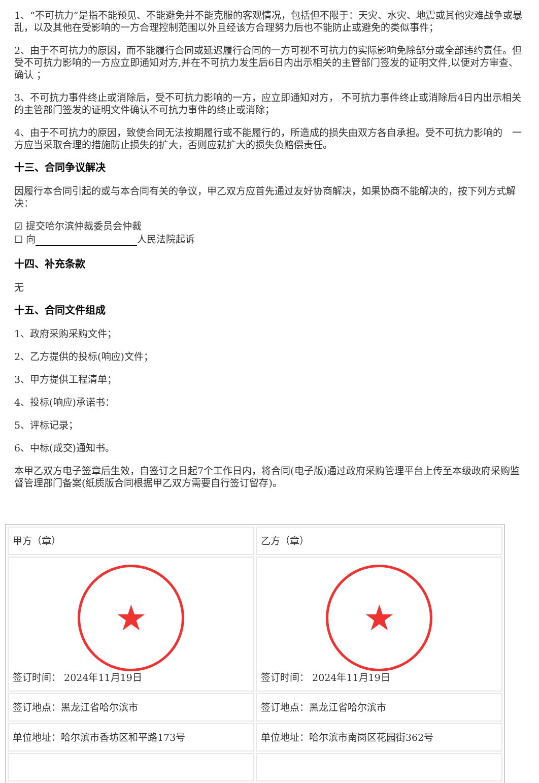1、“不可抗力”是指不能预见、不能避免并不能克服的客观情况，包括但不限于：天灾、水灾、地震或其他灾难战争或暴乱，以及其他在受影响的一方合理控制范围以外且经该方合理努力后也不能防止或避免的类似事件；
2、由于不可抗力的原因，而不能履行合同或延迟履行合同的一方可视不可抗力的实际影响免除部分或全部违约责任。但受不可抗力影响的一方应立即通知对方,并在不可抗力发生后6日内出示相关的主管部门签发的证明文件,以便对方审查、确认 ；
3、不可抗力事件终止或消除后，受不可抗力影响的一方，应立即通知对方， 不可抗力事件终止或消除后4日内出示相关的主管部门签发的证明文件确认不可抗力事件的终止或消除；
4、由于不可抗力的原因，致使合同无法按期履行或不能履行的，所造成的损失由双方各自承担。受不可抗力影响的　一方应当采取合理的措施防止损失的扩大，否则应就扩大的损失负赔偿责任。
十三、合同争议解决
因履行本合同引起的或与本合同有关的争议，甲乙双方应首先通过友好协商解决，如果协商不能解决的，按下列方式解决：
☑ 提交哈尔滨仲裁委员会仲裁
☐ 向 人民法院起诉
十四、补充条款
无
十五、合同文件组成
1、政府采购采购文件；
2、乙方提供的投标(响应)文件；
3、甲方提供工程清单；
4、投标(响应)承诺书：
5、评标记录；
6、中标(成交)通知书。
本甲乙双方电子签章后生效，自签订之日起7个工作日内，将合同(电子版)通过政府采购管理平台上传至本级政府采购监督管理部门备案(纸质版合同根据甲乙双方需要自行签订留存)。
| 甲方（章） | 乙方（章） |
| ★ 签订时间： 2024年11月19日 | ★ 签订时间： 2024年11月19日 |
| 签订地点：黑龙江省哈尔滨市 | 签订地点：黑龙江省哈尔滨市 |
| 单位地址：哈尔滨市香坊区和平路173号 | 单位地址：哈尔滨市南岗区花园街362号 |